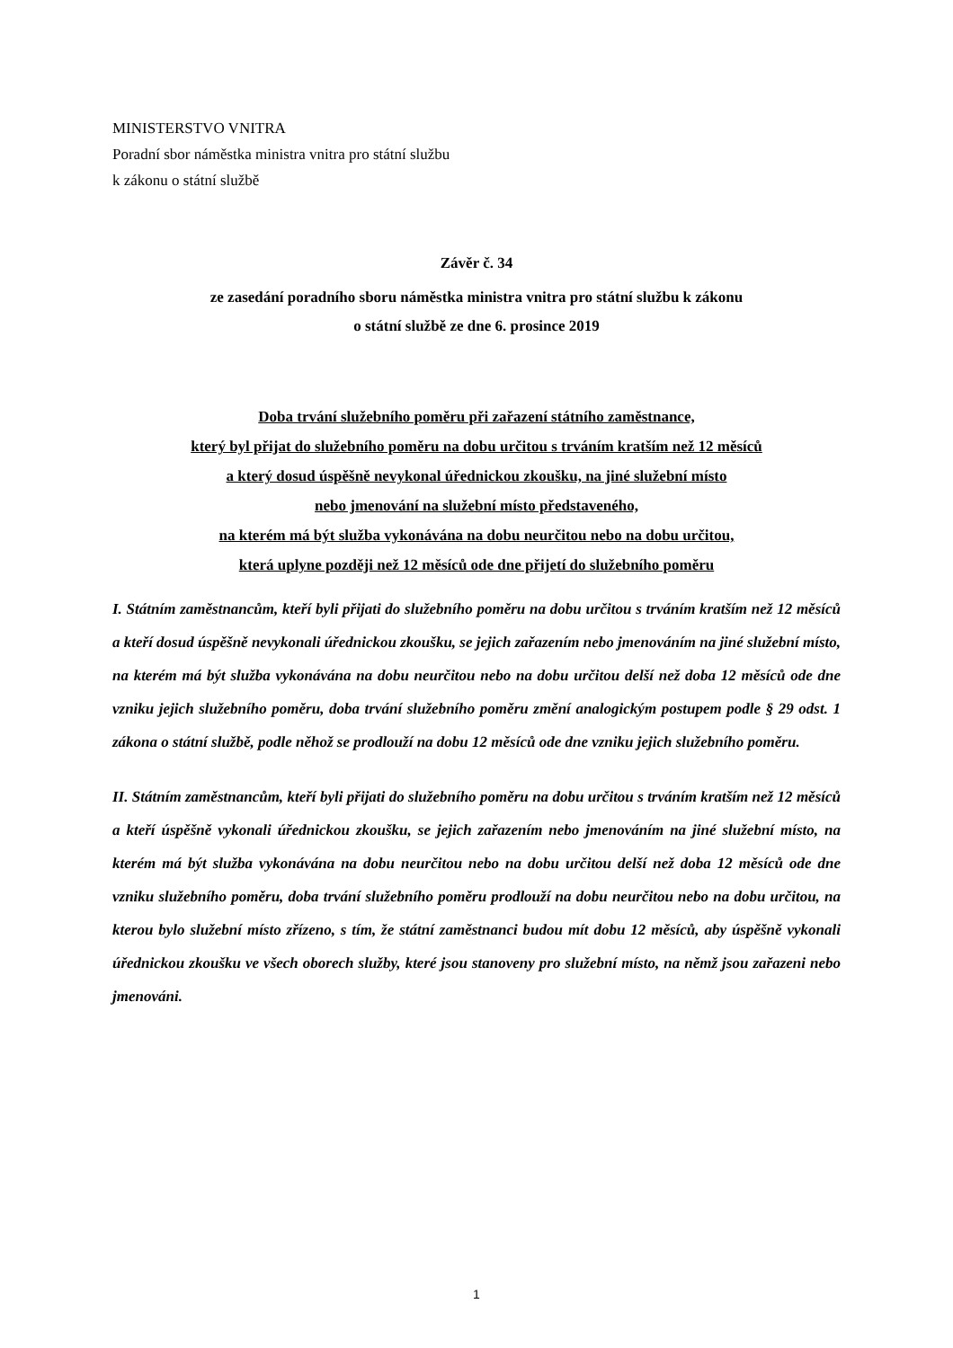MINISTERSTVO VNITRA
Poradní sbor náměstka ministra vnitra pro státní službu
k zákonu o státní službě
Závěr č. 34
ze zasedání poradního sboru náměstka ministra vnitra pro státní službu k zákonu
o státní službě ze dne 6. prosince 2019
Doba trvání služebního poměru při zařazení státního zaměstnance,
který byl přijat do služebního poměru na dobu určitou s trváním kratším než 12 měsíců
a který dosud úspěšně nevykonal úřednickou zkoušku, na jiné služební místo
nebo jmenování na služební místo představeného,
na kterém má být služba vykonávána na dobu neurčitou nebo na dobu určitou,
která uplyne později než 12 měsíců ode dne přijetí do služebního poměru
I. Státním zaměstnancům, kteří byli přijati do služebního poměru na dobu určitou s trváním kratším než 12 měsíců a kteří dosud úspěšně nevykonali úřednickou zkoušku, se jejich zařazením nebo jmenováním na jiné služební místo, na kterém má být služba vykonávána na dobu neurčitou nebo na dobu určitou delší než doba 12 měsíců ode dne vzniku jejich služebního poměru, doba trvání služebního poměru změní analogickým postupem podle § 29 odst. 1 zákona o státní službě, podle něhož se prodlouží na dobu 12 měsíců ode dne vzniku jejich služebního poměru.
II. Státním zaměstnancům, kteří byli přijati do služebního poměru na dobu určitou s trváním kratším než 12 měsíců a kteří úspěšně vykonali úřednickou zkoušku, se jejich zařazením nebo jmenováním na jiné služební místo, na kterém má být služba vykonávána na dobu neurčitou nebo na dobu určitou delší než doba 12 měsíců ode dne vzniku služebního poměru, doba trvání služebního poměru prodlouží na dobu neurčitou nebo na dobu určitou, na kterou bylo služební místo zřízeno, s tím, že státní zaměstnanci budou mít dobu 12 měsíců, aby úspěšně vykonali úřednickou zkoušku ve všech oborech služby, které jsou stanoveny pro služební místo, na němž jsou zařazeni nebo jmenováni.
1